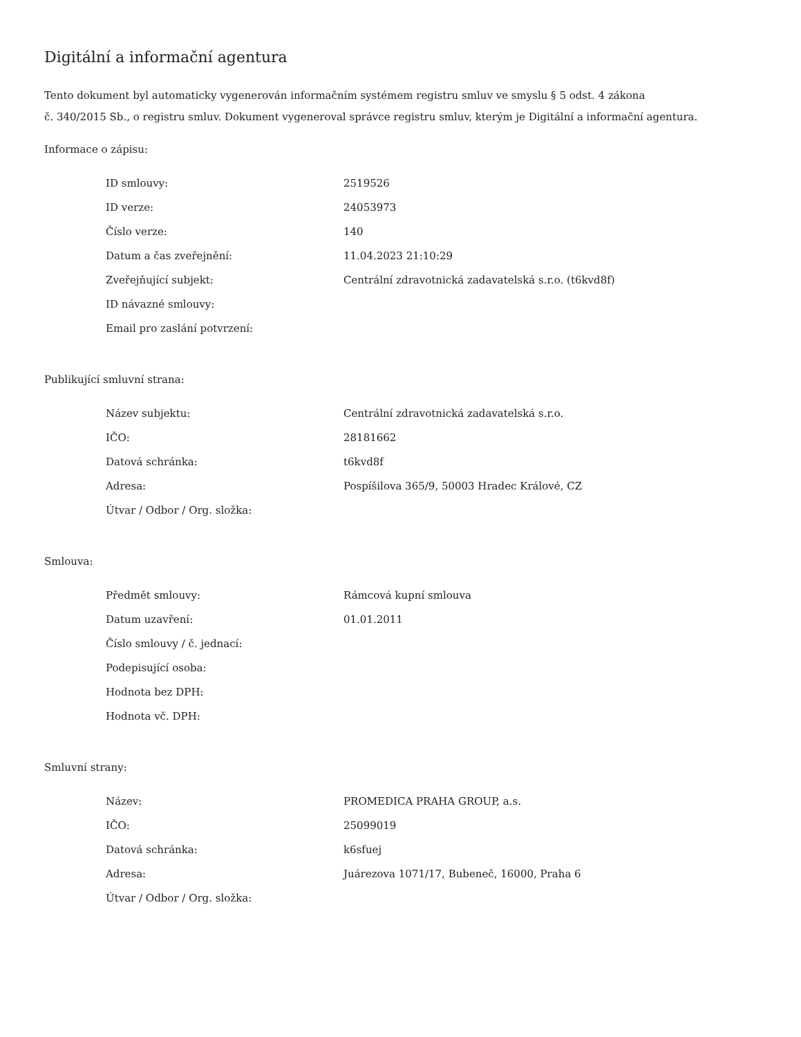Digitální a informační agentura
Tento dokument byl automaticky vygenerován informačním systémem registru smluv ve smyslu § 5 odst. 4 zákona
č. 340/2015 Sb., o registru smluv. Dokument vygeneroval správce registru smluv, kterým je Digitální a informační agentura.
Informace o zápisu:
| ID smlouvy: | 2519526 |
| ID verze: | 24053973 |
| Číslo verze: | 140 |
| Datum a čas zveřejnění: | 11.04.2023 21:10:29 |
| Zveřejňující subjekt: | Centrální zdravotnická zadavatelská s.r.o. (t6kvd8f) |
| ID návazné smlouvy: | |
| Email pro zaslání potvrzení: | |
Publikující smluvní strana:
| Název subjektu: | Centrální zdravotnická zadavatelská s.r.o. |
| IČO: | 28181662 |
| Datová schránka: | t6kvd8f |
| Adresa: | Pospíšilova 365/9, 50003 Hradec Králové, CZ |
| Útvar / Odbor / Org. složka: | |
Smlouva:
| Předmět smlouvy: | Rámcová kupní smlouva |
| Datum uzavření: | 01.01.2011 |
| Číslo smlouvy / č. jednací: | |
| Podepisující osoba: | |
| Hodnota bez DPH: | |
| Hodnota vč. DPH: | |
Smluvní strany:
| Název: | PROMEDICA PRAHA GROUP, a.s. |
| IČO: | 25099019 |
| Datová schránka: | k6sfuej |
| Adresa: | Juárezova 1071/17, Bubeneč, 16000, Praha 6 |
| Útvar / Odbor / Org. složka: | |